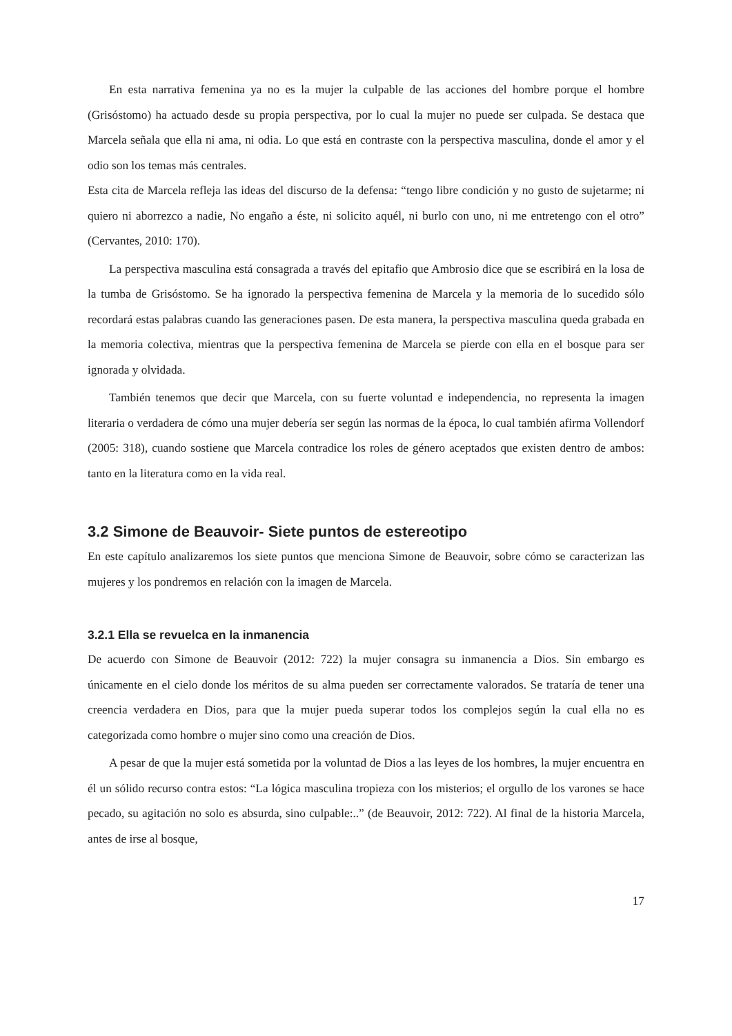En esta narrativa femenina ya no es la mujer la culpable de las acciones del hombre porque el hombre (Grisóstomo) ha actuado desde su propia perspectiva, por lo cual la mujer no puede ser culpada. Se destaca que Marcela señala que ella ni ama, ni odia. Lo que está en contraste con la perspectiva masculina, donde el amor y el odio son los temas más centrales.
Esta cita de Marcela refleja las ideas del discurso de la defensa: “tengo libre condición y no gusto de sujetarme; ni quiero ni aborrezco a nadie, No engaño a éste, ni solicito aquél, ni burlo con uno, ni me entretengo con el otro” (Cervantes, 2010: 170).
La perspectiva masculina está consagrada a través del epitafio que Ambrosio dice que se escribirá en la losa de la tumba de Grisóstomo. Se ha ignorado la perspectiva femenina de Marcela y la memoria de lo sucedido sólo recordará estas palabras cuando las generaciones pasen. De esta manera, la perspectiva masculina queda grabada en la memoria colectiva, mientras que la perspectiva femenina de Marcela se pierde con ella en el bosque para ser ignorada y olvidada.
También tenemos que decir que Marcela, con su fuerte voluntad e independencia, no representa la imagen literaria o verdadera de cómo una mujer debería ser según las normas de la época, lo cual también afirma Vollendorf (2005: 318), cuando sostiene que Marcela contradice los roles de género aceptados que existen dentro de ambos: tanto en la literatura como en la vida real.
3.2 Simone de Beauvoir- Siete puntos de estereotipo
En este capítulo analizaremos los siete puntos que menciona Simone de Beauvoir, sobre cómo se caracterizan las mujeres y los pondremos en relación con la imagen de Marcela.
3.2.1 Ella se revuelca en la inmanencia
De acuerdo con Simone de Beauvoir (2012: 722) la mujer consagra su inmanencia a Dios. Sin embargo es únicamente en el cielo donde los méritos de su alma pueden ser correctamente valorados. Se trataría de tener una creencia verdadera en Dios, para que la mujer pueda superar todos los complejos según la cual ella no es categorizada como hombre o mujer sino como una creación de Dios.
A pesar de que la mujer está sometida por la voluntad de Dios a las leyes de los hombres, la mujer encuentra en él un sólido recurso contra estos: “La lógica masculina tropieza con los misterios; el orgullo de los varones se hace pecado, su agitación no solo es absurda, sino culpable:..” (de Beauvoir, 2012: 722). Al final de la historia Marcela, antes de irse al bosque,
17